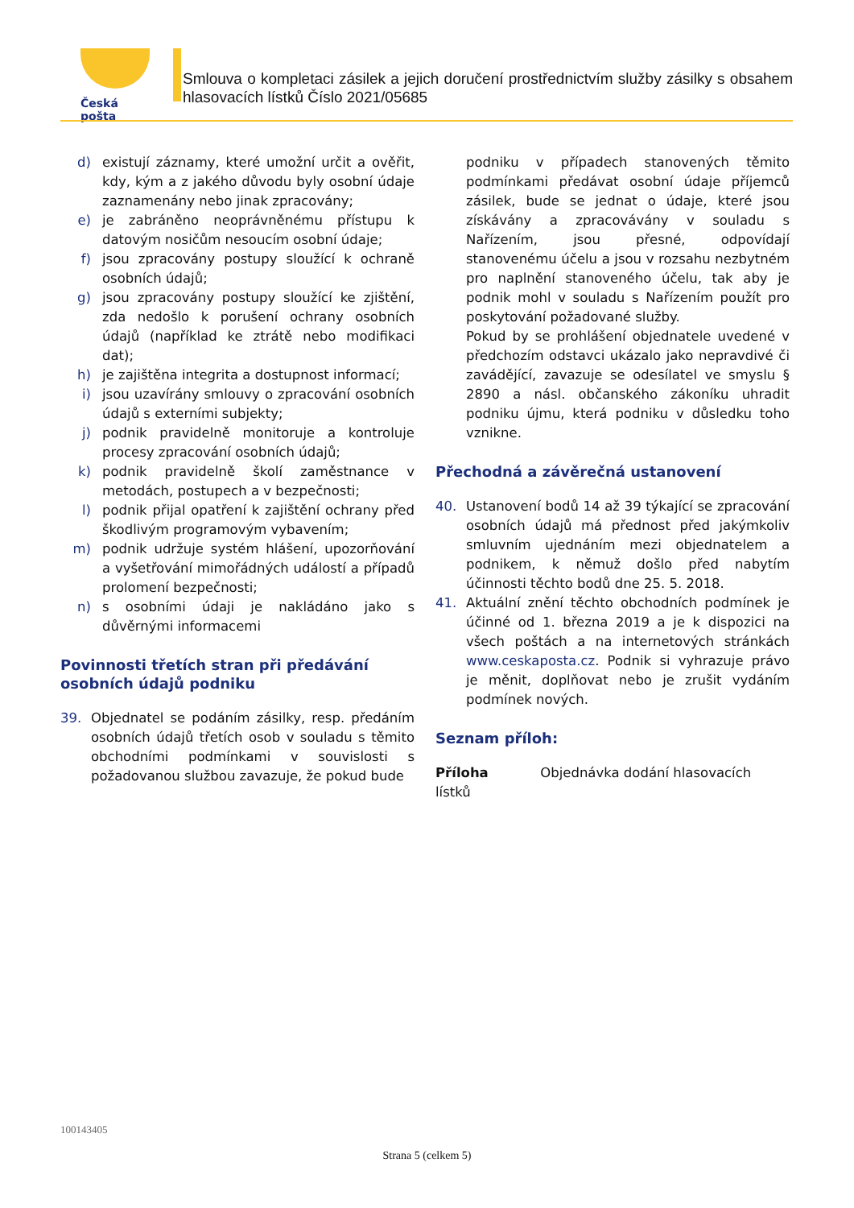Česká pošta
Smlouva o kompletaci zásilek a jejich doručení prostřednictvím služby zásilky s obsahem hlasovacích lístků Číslo 2021/05685
d) existují záznamy, které umožní určit a ověřit, kdy, kým a z jakého důvodu byly osobní údaje zaznamenány nebo jinak zpracovány;
e) je zabráněno neoprávněnému přístupu k datovým nosičům nesoucím osobní údaje;
f) jsou zpracovány postupy sloužící k ochraně osobních údajů;
g) jsou zpracovány postupy sloužící ke zjištění, zda nedošlo k porušení ochrany osobních údajů (například ke ztrátě nebo modifikaci dat);
h) je zajištěna integrita a dostupnost informací;
i) jsou uzavírány smlouvy o zpracování osobních údajů s externími subjekty;
j) podnik pravidelně monitoruje a kontroluje procesy zpracování osobních údajů;
k) podnik pravidelně školí zaměstnance v metodách, postupech a v bezpečnosti;
l) podnik přijal opatření k zajištění ochrany před škodlivým programovým vybavením;
m) podnik udržuje systém hlášení, upozorňování a vyšetřování mimořádných událostí a případů prolomení bezpečnosti;
n) s osobními údaji je nakládáno jako s důvěrnými informacemi
Povinnosti třetích stran při předávání osobních údajů podniku
39. Objednatel se podáním zásilky, resp. předáním osobních údajů třetích osob v souladu s těmito obchodními podmínkami v souvislosti s požadovanou službou zavazuje, že pokud bude
podniku v případech stanovených těmito podmínkami předávat osobní údaje příjemců zásilek, bude se jednat o údaje, které jsou získávány a zpracovávány v souladu s Nařízením, jsou přesné, odpovídají stanovenému účelu a jsou v rozsahu nezbytném pro naplnění stanoveného účelu, tak aby je podnik mohl v souladu s Nařízením použít pro poskytování požadované služby.
Pokud by se prohlášení objednatele uvedené v předchozím odstavci ukázalo jako nepravdivé či zavádějící, zavazuje se odesílatel ve smyslu § 2890 a násl. občanského zákoníku uhradit podniku újmu, která podniku v důsledku toho vznikne.
Přechodná a závěrečná ustanovení
40. Ustanovení bodů 14 až 39 týkající se zpracování osobních údajů má přednost před jakýmkoliv smluvním ujednáním mezi objednatelem a podnikem, k němuž došlo před nabytím účinnosti těchto bodů dne 25. 5. 2018.
41. Aktuální znění těchto obchodních podmínek je účinné od 1. března 2019 a je k dispozici na všech poštách a na internetových stránkách www.ceskaposta.cz. Podnik si vyhrazuje právo je měnit, doplňovat nebo je zrušit vydáním podmínek nových.
Seznam příloh:
Příloha Objednávka dodání hlasovacích lístků
100143405
Strana 5 (celkem 5)